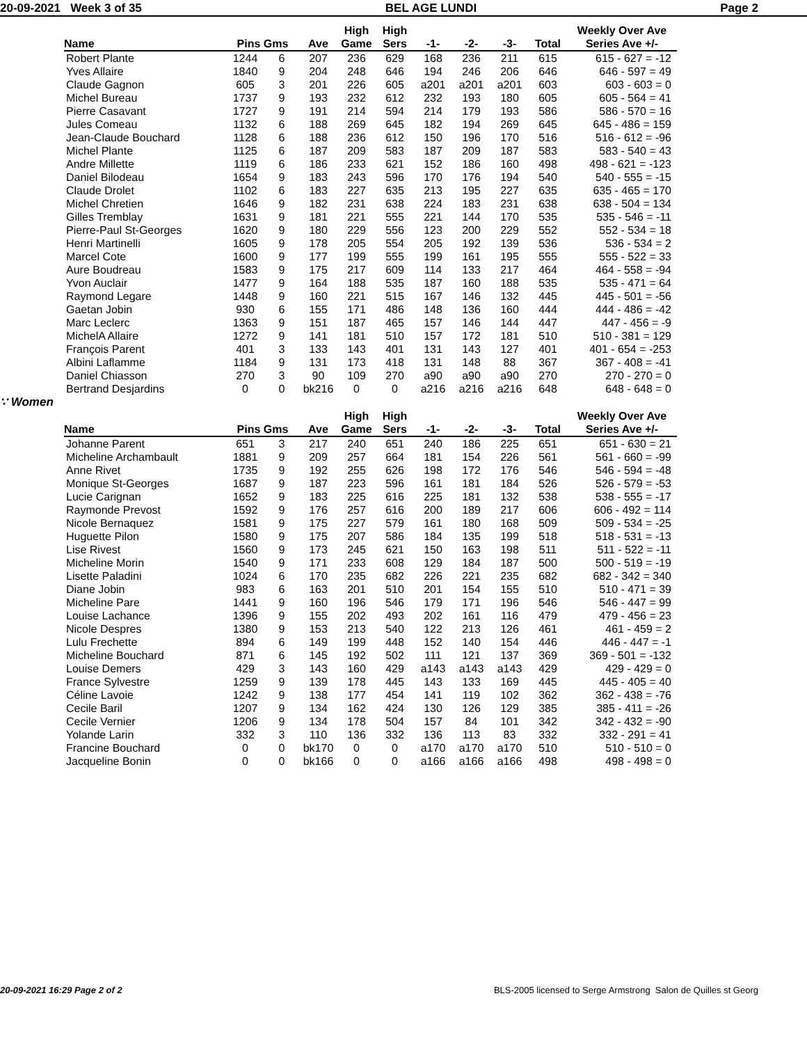20-09-2021 Week 3 of 35 BEL AGE LUNDI Page 2
| Name | Pins Gms | | Ave | High Game | High Sers | -1- | -2- | -3- | Total | Weekly Over Ave Series Ave +/- |
| --- | --- | --- | --- | --- | --- | --- | --- | --- | --- | --- |
| Robert Plante | 1244 | 6 | 207 | 236 | 629 | 168 | 236 | 211 | 615 | 615 - 627 = -12 |
| Yves Allaire | 1840 | 9 | 204 | 248 | 646 | 194 | 246 | 206 | 646 | 646 - 597 = 49 |
| Claude Gagnon | 605 | 3 | 201 | 226 | 605 | a201 | a201 | a201 | 603 | 603 - 603 = 0 |
| Michel Bureau | 1737 | 9 | 193 | 232 | 612 | 232 | 193 | 180 | 605 | 605 - 564 = 41 |
| Pierre Casavant | 1727 | 9 | 191 | 214 | 594 | 214 | 179 | 193 | 586 | 586 - 570 = 16 |
| Jules Comeau | 1132 | 6 | 188 | 269 | 645 | 182 | 194 | 269 | 645 | 645 - 486 = 159 |
| Jean-Claude Bouchard | 1128 | 6 | 188 | 236 | 612 | 150 | 196 | 170 | 516 | 516 - 612 = -96 |
| Michel Plante | 1125 | 6 | 187 | 209 | 583 | 187 | 209 | 187 | 583 | 583 - 540 = 43 |
| Andre Millette | 1119 | 6 | 186 | 233 | 621 | 152 | 186 | 160 | 498 | 498 - 621 = -123 |
| Daniel Bilodeau | 1654 | 9 | 183 | 243 | 596 | 170 | 176 | 194 | 540 | 540 - 555 = -15 |
| Claude Drolet | 1102 | 6 | 183 | 227 | 635 | 213 | 195 | 227 | 635 | 635 - 465 = 170 |
| Michel Chretien | 1646 | 9 | 182 | 231 | 638 | 224 | 183 | 231 | 638 | 638 - 504 = 134 |
| Gilles Tremblay | 1631 | 9 | 181 | 221 | 555 | 221 | 144 | 170 | 535 | 535 - 546 = -11 |
| Pierre-Paul St-Georges | 1620 | 9 | 180 | 229 | 556 | 123 | 200 | 229 | 552 | 552 - 534 = 18 |
| Henri Martinelli | 1605 | 9 | 178 | 205 | 554 | 205 | 192 | 139 | 536 | 536 - 534 = 2 |
| Marcel Cote | 1600 | 9 | 177 | 199 | 555 | 199 | 161 | 195 | 555 | 555 - 522 = 33 |
| Aure Boudreau | 1583 | 9 | 175 | 217 | 609 | 114 | 133 | 217 | 464 | 464 - 558 = -94 |
| Yvon Auclair | 1477 | 9 | 164 | 188 | 535 | 187 | 160 | 188 | 535 | 535 - 471 = 64 |
| Raymond Legare | 1448 | 9 | 160 | 221 | 515 | 167 | 146 | 132 | 445 | 445 - 501 = -56 |
| Gaetan Jobin | 930 | 6 | 155 | 171 | 486 | 148 | 136 | 160 | 444 | 444 - 486 = -42 |
| Marc Leclerc | 1363 | 9 | 151 | 187 | 465 | 157 | 146 | 144 | 447 | 447 - 456 = -9 |
| MichelA Allaire | 1272 | 9 | 141 | 181 | 510 | 157 | 172 | 181 | 510 | 510 - 381 = 129 |
| François Parent | 401 | 3 | 133 | 143 | 401 | 131 | 143 | 127 | 401 | 401 - 654 = -253 |
| Albini Laflamme | 1184 | 9 | 131 | 173 | 418 | 131 | 148 | 88 | 367 | 367 - 408 = -41 |
| Daniel Chiasson | 270 | 3 | 90 | 109 | 270 | a90 | a90 | a90 | 270 | 270 - 270 = 0 |
| Bertrand Desjardins | 0 | 0 | bk216 | 0 | 0 | a216 | a216 | a216 | 648 | 648 - 648 = 0 |
∵ Women
| Name | Pins Gms | | Ave | High Game | High Sers | -1- | -2- | -3- | Total | Weekly Over Ave Series Ave +/- |
| --- | --- | --- | --- | --- | --- | --- | --- | --- | --- | --- |
| Johanne Parent | 651 | 3 | 217 | 240 | 651 | 240 | 186 | 225 | 651 | 651 - 630 = 21 |
| Micheline Archambault | 1881 | 9 | 209 | 257 | 664 | 181 | 154 | 226 | 561 | 561 - 660 = -99 |
| Anne Rivet | 1735 | 9 | 192 | 255 | 626 | 198 | 172 | 176 | 546 | 546 - 594 = -48 |
| Monique St-Georges | 1687 | 9 | 187 | 223 | 596 | 161 | 181 | 184 | 526 | 526 - 579 = -53 |
| Lucie Carignan | 1652 | 9 | 183 | 225 | 616 | 225 | 181 | 132 | 538 | 538 - 555 = -17 |
| Raymonde Prevost | 1592 | 9 | 176 | 257 | 616 | 200 | 189 | 217 | 606 | 606 - 492 = 114 |
| Nicole Bernaquez | 1581 | 9 | 175 | 227 | 579 | 161 | 180 | 168 | 509 | 509 - 534 = -25 |
| Huguette Pilon | 1580 | 9 | 175 | 207 | 586 | 184 | 135 | 199 | 518 | 518 - 531 = -13 |
| Lise Rivest | 1560 | 9 | 173 | 245 | 621 | 150 | 163 | 198 | 511 | 511 - 522 = -11 |
| Micheline Morin | 1540 | 9 | 171 | 233 | 608 | 129 | 184 | 187 | 500 | 500 - 519 = -19 |
| Lisette Paladini | 1024 | 6 | 170 | 235 | 682 | 226 | 221 | 235 | 682 | 682 - 342 = 340 |
| Diane Jobin | 983 | 6 | 163 | 201 | 510 | 201 | 154 | 155 | 510 | 510 - 471 = 39 |
| Micheline Pare | 1441 | 9 | 160 | 196 | 546 | 179 | 171 | 196 | 546 | 546 - 447 = 99 |
| Louise Lachance | 1396 | 9 | 155 | 202 | 493 | 202 | 161 | 116 | 479 | 479 - 456 = 23 |
| Nicole Despres | 1380 | 9 | 153 | 213 | 540 | 122 | 213 | 126 | 461 | 461 - 459 = 2 |
| Lulu Frechette | 894 | 6 | 149 | 199 | 448 | 152 | 140 | 154 | 446 | 446 - 447 = -1 |
| Micheline Bouchard | 871 | 6 | 145 | 192 | 502 | 111 | 121 | 137 | 369 | 369 - 501 = -132 |
| Louise Demers | 429 | 3 | 143 | 160 | 429 | a143 | a143 | a143 | 429 | 429 - 429 = 0 |
| France Sylvestre | 1259 | 9 | 139 | 178 | 445 | 143 | 133 | 169 | 445 | 445 - 405 = 40 |
| Céline Lavoie | 1242 | 9 | 138 | 177 | 454 | 141 | 119 | 102 | 362 | 362 - 438 = -76 |
| Cecile Baril | 1207 | 9 | 134 | 162 | 424 | 130 | 126 | 129 | 385 | 385 - 411 = -26 |
| Cecile Vernier | 1206 | 9 | 134 | 178 | 504 | 157 | 84 | 101 | 342 | 342 - 432 = -90 |
| Yolande Larin | 332 | 3 | 110 | 136 | 332 | 136 | 113 | 83 | 332 | 332 - 291 = 41 |
| Francine Bouchard | 0 | 0 | bk170 | 0 | 0 | a170 | a170 | a170 | 510 | 510 - 510 = 0 |
| Jacqueline Bonin | 0 | 0 | bk166 | 0 | 0 | a166 | a166 | a166 | 498 | 498 - 498 = 0 |
20-09-2021 16:29 Page 2 of 2 BLS-2005 licensed to Serge Armstrong Salon de Quilles st Georg